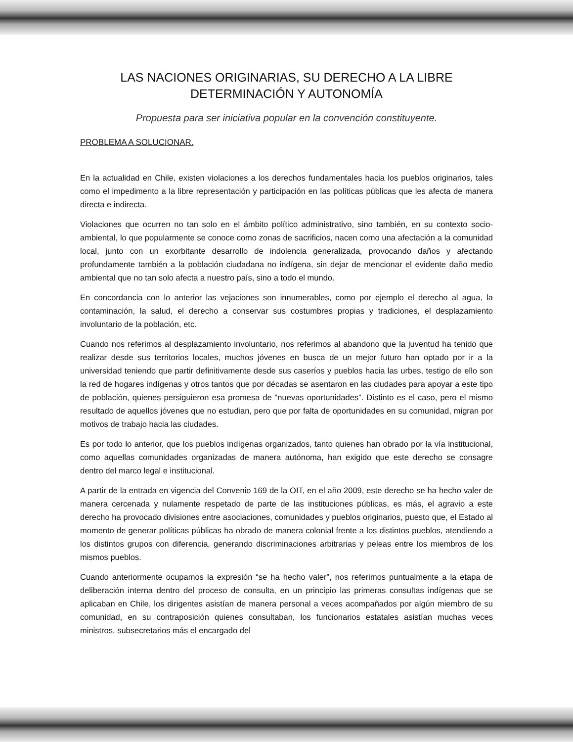LAS NACIONES ORIGINARIAS, SU DERECHO A LA LIBRE
DETERMINACIÓN Y AUTONOMÍA
Propuesta para ser iniciativa popular en la convención constituyente.
PROBLEMA A SOLUCIONAR.
En la actualidad en Chile, existen violaciones a los derechos fundamentales hacia los pueblos originarios, tales como el impedimento a la libre representación y participación en las políticas públicas que les afecta de manera directa e indirecta.
Violaciones que ocurren no tan solo en el ámbito político administrativo, sino también, en su contexto socio-ambiental, lo que popularmente se conoce como zonas de sacrificios, nacen como una afectación a la comunidad local, junto con un exorbitante desarrollo de indolencia generalizada, provocando daños y afectando profundamente también a la población ciudadana no indígena, sin dejar de mencionar el evidente daño medio ambiental que no tan solo afecta a nuestro país, sino a todo el mundo.
En concordancia con lo anterior las vejaciones son innumerables, como por ejemplo el derecho al agua, la contaminación, la salud, el derecho a conservar sus costumbres propias y tradiciones, el desplazamiento involuntario de la población, etc.
Cuando nos referimos al desplazamiento involuntario, nos referimos al abandono que la juventud ha tenido que realizar desde sus territorios locales, muchos jóvenes en busca de un mejor futuro han optado por ir a la universidad teniendo que partir definitivamente desde sus caseríos y pueblos hacia las urbes, testigo de ello son la red de hogares indígenas y otros tantos que por décadas se asentaron en las ciudades para apoyar a este tipo de población, quienes persiguieron esa promesa de “nuevas oportunidades”. Distinto es el caso, pero el mismo resultado de aquellos jóvenes que no estudian, pero que por falta de oportunidades en su comunidad, migran por motivos de trabajo hacia las ciudades.
Es por todo lo anterior, que los pueblos indígenas organizados, tanto quienes han obrado por la vía institucional, como aquellas comunidades organizadas de manera autónoma, han exigido que este derecho se consagre dentro del marco legal e institucional.
A partir de la entrada en vigencia del Convenio 169 de la OIT, en el año 2009, este derecho se ha hecho valer de manera cercenada y nulamente respetado de parte de las instituciones públicas, es más, el agravio a este derecho ha provocado divisiones entre asociaciones, comunidades y pueblos originarios, puesto que, el Estado al momento de generar políticas públicas ha obrado de manera colonial frente a los distintos pueblos, atendiendo a los distintos grupos con diferencia, generando discriminaciones arbitrarias y peleas entre los miembros de los mismos pueblos.
Cuando anteriormente ocupamos la expresión “se ha hecho valer”, nos referimos puntualmente a la etapa de deliberación interna dentro del proceso de consulta, en un principio las primeras consultas indígenas que se aplicaban en Chile, los dirigentes asistían de manera personal a veces acompañados por algún miembro de su comunidad, en su contraposición quienes consultaban, los funcionarios estatales asistían muchas veces ministros, subsecretarios más el encargado del